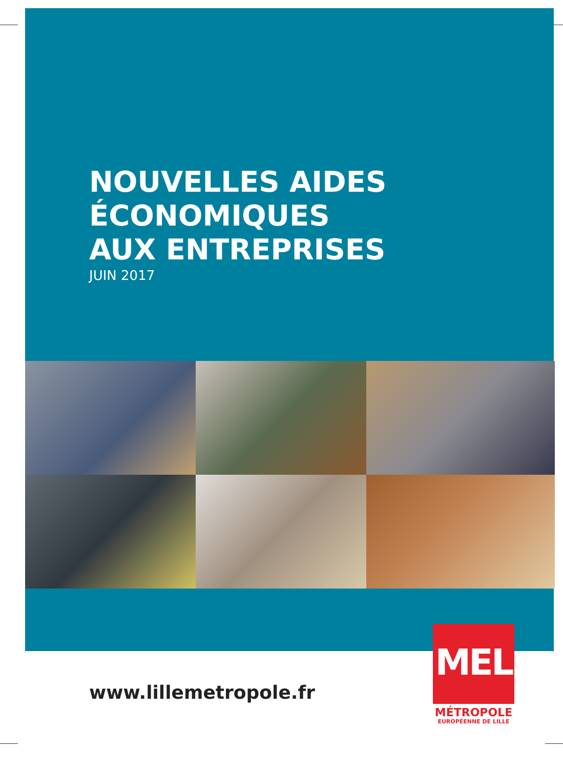NOUVELLES AIDES
ÉCONOMIQUES
AUX ENTREPRISES
JUIN 2017
www.lillemetropole.fr
MEL
MÉTROPOLE
EUROPÉENNE DE LILLE